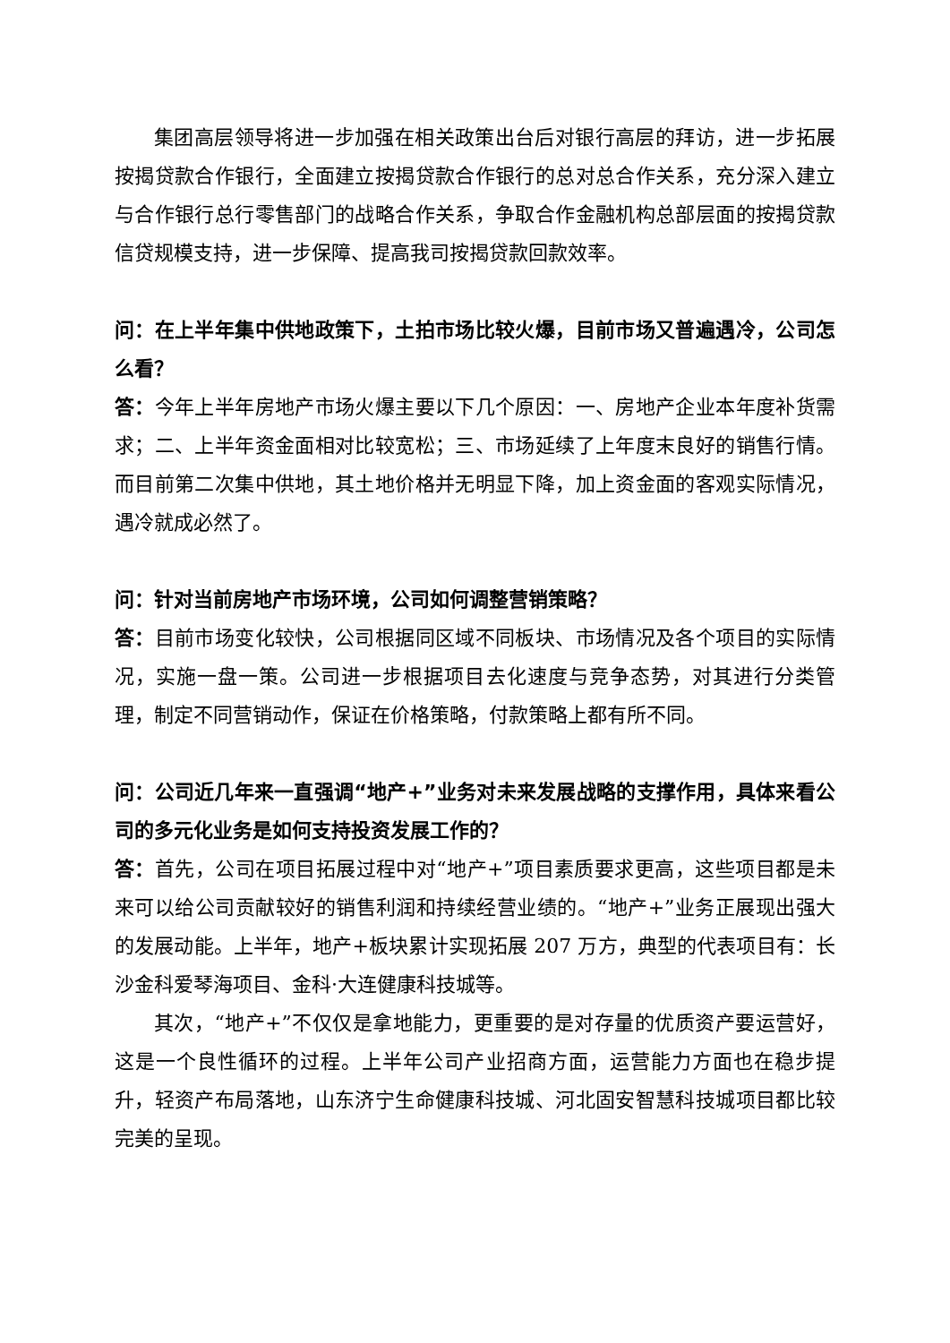集团高层领导将进一步加强在相关政策出台后对银行高层的拜访，进一步拓展按揭贷款合作银行，全面建立按揭贷款合作银行的总对总合作关系，充分深入建立与合作银行总行零售部门的战略合作关系，争取合作金融机构总部层面的按揭贷款信贷规模支持，进一步保障、提高我司按揭贷款回款效率。
问：在上半年集中供地政策下，土拍市场比较火爆，目前市场又普遍遇冷，公司怎么看？
答：今年上半年房地产市场火爆主要以下几个原因：一、房地产企业本年度补货需求；二、上半年资金面相对比较宽松；三、市场延续了上年度末良好的销售行情。而目前第二次集中供地，其土地价格并无明显下降，加上资金面的客观实际情况，遇冷就成必然了。
问：针对当前房地产市场环境，公司如何调整营销策略？
答：目前市场变化较快，公司根据同区域不同板块、市场情况及各个项目的实际情况，实施一盘一策。公司进一步根据项目去化速度与竞争态势，对其进行分类管理，制定不同营销动作，保证在价格策略，付款策略上都有所不同。
问：公司近几年来一直强调“地产+”业务对未来发展战略的支撑作用，具体来看公司的多元化业务是如何支持投资发展工作的？
答：首先，公司在项目拓展过程中对“地产+”项目素质要求更高，这些项目都是未来可以给公司贡献较好的销售利润和持续经营业绩的。“地产+”业务正展现出强大的发展动能。上半年，地产+板块累计实现拓展 207 万方，典型的代表项目有：长沙金科爱琴海项目、金科·大连健康科技城等。
其次，“地产+”不仅仅是拿地能力，更重要的是对存量的优质资产要运营好，这是一个良性循环的过程。上半年公司产业招商方面，运营能力方面也在稳步提升，轻资产布局落地，山东济宁生命健康科技城、河北固安智慧科技城项目都比较完美的呈现。